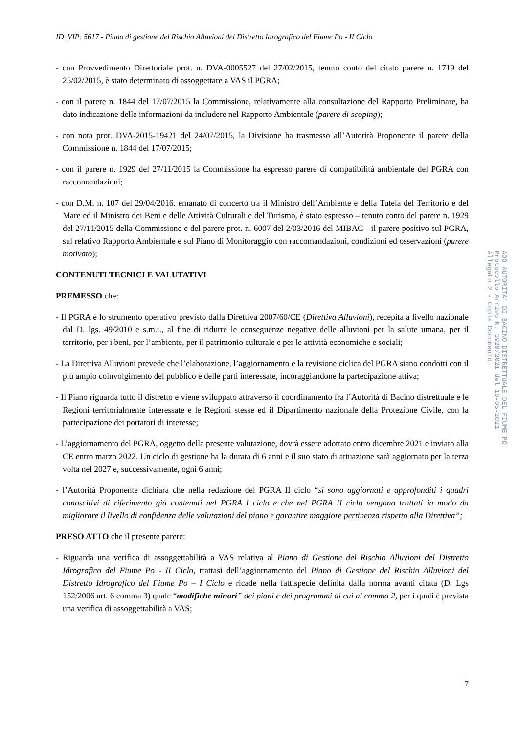ID_VIP: 5617 - Piano di gestione del Rischio Alluvioni del Distretto Idrografico del Fiume Po - II Ciclo
- con Provvedimento Direttoriale prot. n. DVA-0005527 del 27/02/2015, tenuto conto del citato parere n. 1719 del 25/02/2015, è stato determinato di assoggettare a VAS il PGRA;
- con il parere n. 1844 del 17/07/2015 la Commissione, relativamente alla consultazione del Rapporto Preliminare, ha dato indicazione delle informazioni da includere nel Rapporto Ambientale (parere di scoping);
- con nota prot. DVA-2015-19421 del 24/07/2015, la Divisione ha trasmesso all’Autorità Proponente il parere della Commissione n. 1844 del 17/07/2015;
- con il parere n. 1929 del 27/11/2015 la Commissione ha espresso parere di compatibilità ambientale del PGRA con raccomandazioni;
- con D.M. n. 107 del 29/04/2016, emanato di concerto tra il Ministro dell’Ambiente e della Tutela del Territorio e del Mare ed il Ministro dei Beni e delle Attività Culturali e del Turismo, è stato espresso – tenuto conto del parere n. 1929 del 27/11/2015 della Commissione e del parere prot. n. 6007 del 2/03/2016 del MIBAC - il parere positivo sul PGRA, sul relativo Rapporto Ambientale e sul Piano di Monitoraggio con raccomandazioni, condizioni ed osservazioni (parere motivato);
CONTENUTI TECNICI E VALUTATIVI
PREMESSO che:
- Il PGRA è lo strumento operativo previsto dalla Direttiva 2007/60/CE (Direttiva Alluvioni), recepita a livello nazionale dal D. lgs. 49/2010 e s.m.i., al fine di ridurre le conseguenze negative delle alluvioni per la salute umana, per il territorio, per i beni, per l’ambiente, per il patrimonio culturale e per le attività economiche e sociali;
- La Direttiva Alluvioni prevede che l’elaborazione, l’aggiornamento e la revisione ciclica del PGRA siano condotti con il più ampio coinvolgimento del pubblico e delle parti interessate, incoraggiandone la partecipazione attiva;
- Il Piano riguarda tutto il distretto e viene sviluppato attraverso il coordinamento fra l’Autorità di Bacino distrettuale e le Regioni territorialmente interessate e le Regioni stesse ed il Dipartimento nazionale della Protezione Civile, con la partecipazione dei portatori di interesse;
- L’aggiornamento del PGRA, oggetto della presente valutazione, dovrà essere adottato entro dicembre 2021 e inviato alla CE entro marzo 2022. Un ciclo di gestione ha la durata di 6 anni e il suo stato di attuazione sarà aggiornato per la terza volta nel 2027 e, successivamente, ogni 6 anni;
- l’Autorità Proponente dichiara che nella redazione del PGRA II ciclo “si sono aggiornati e approfonditi i quadri conoscitivi di riferimento già contenuti nel PGRA I ciclo e che nel PGRA II ciclo vengono trattati in modo da migliorare il livello di confidenza delle valutazioni del piano e garantire maggiore pertinenza rispetto alla Direttiva”;
PRESO ATTO che il presente parere:
- Riguarda una verifica di assoggettabilità a VAS relativa al Piano di Gestione del Rischio Alluvioni del Distretto Idrografico del Fiume Po - II Ciclo, trattasi dell’aggiornamento del Piano di Gestione del Rischio Alluvioni del Distretto Idrografico del Fiume Po – I Ciclo e ricade nella fattispecie definita dalla norma avanti citata (D. Lgs 152/2006 art. 6 comma 3) quale “modifiche minori” dei piani e dei programmi di cui al comma 2, per i quali è prevista una verifica di assoggettabilità a VAS;
AOO AUTORITA' DI BACINO DISTRETTUALE DEL FIUME PO
Protocollo Arrivo N. 3920/2021 del 18-05-2021
Allegato 2 - Copia Documento
7